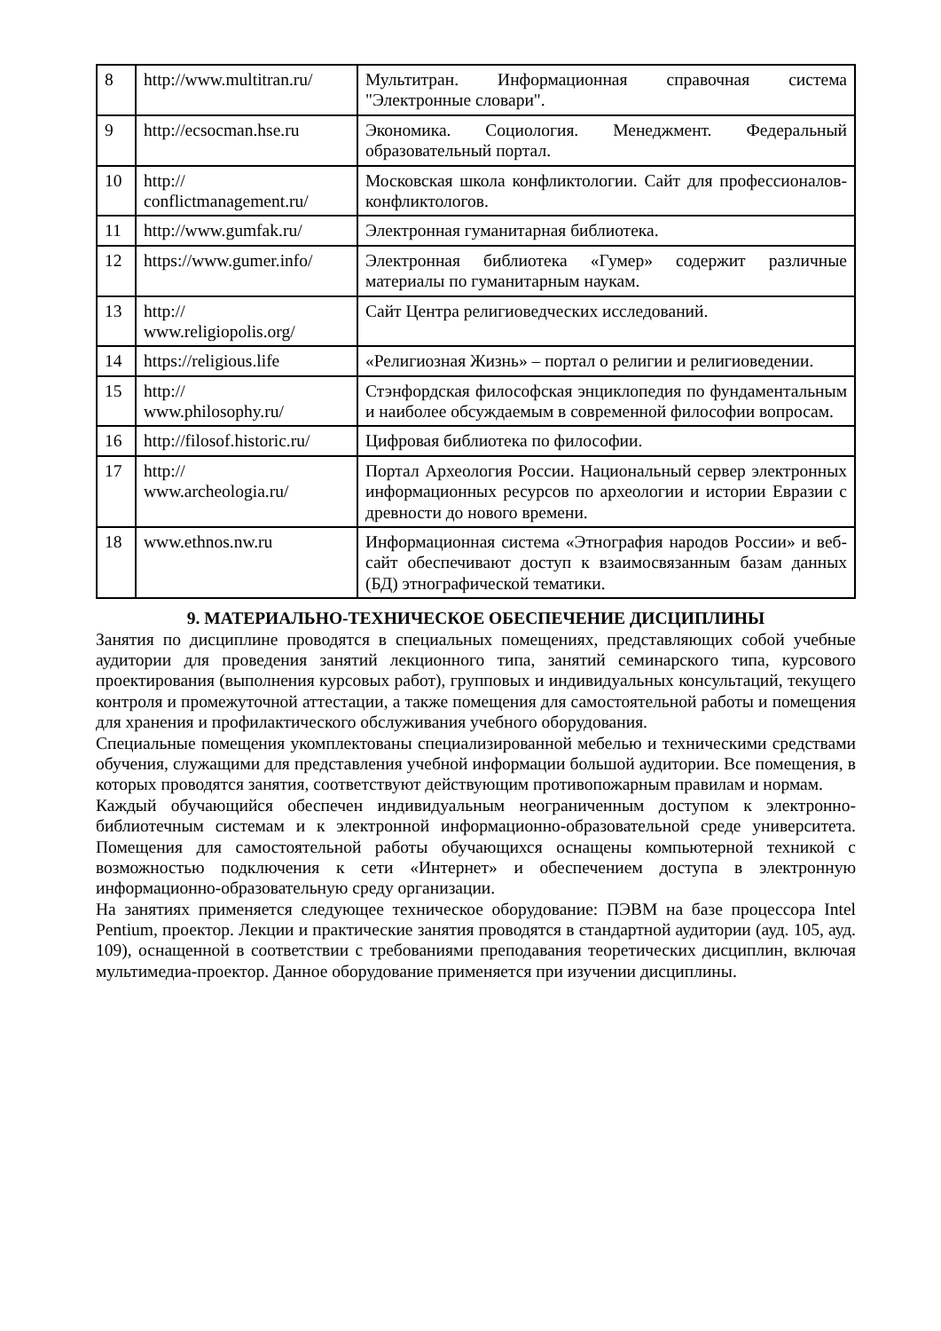| 8 | http://www.multitran.ru/ | Мультитран. Информационная справочная система "Электронные словари". |
| 9 | http://ecsocman.hse.ru | Экономика. Социология. Менеджмент. Федеральный образовательный портал. |
| 10 | http:// conflictmanagement.ru/ | Московская школа конфликтологии. Сайт для профессионалов-конфликтологов. |
| 11 | http://www.gumfak.ru/ | Электронная гуманитарная библиотека. |
| 12 | https://www.gumer.info/ | Электронная библиотека «Гумер» содержит различные материалы по гуманитарным наукам. |
| 13 | http:// www.religiopolis.org/ | Сайт Центра религиоведческих исследований. |
| 14 | https://religious.life | «Религиозная Жизнь» – портал о религии и религиоведении. |
| 15 | http:// www.philosophy.ru/ | Стэнфордская философская энциклопедия по фундаментальным и наиболее обсуждаемым в современной философии вопросам. |
| 16 | http://filosof.historic.ru/ | Цифровая библиотека по философии. |
| 17 | http:// www.archeologia.ru/ | Портал Археология России. Национальный сервер электронных информационных ресурсов по археологии и истории Евразии с древности до нового времени. |
| 18 | www.ethnos.nw.ru | Информационная система «Этнография народов России» и веб- сайт обеспечивают доступ к взаимосвязанным базам данных (БД) этнографической тематики. |
9. МАТЕРИАЛЬНО-ТЕХНИЧЕСКОЕ ОБЕСПЕЧЕНИЕ ДИСЦИПЛИНЫ
Занятия по дисциплине проводятся в специальных помещениях, представляющих собой учебные аудитории для проведения занятий лекционного типа, занятий семинарского типа, курсового проектирования (выполнения курсовых работ), групповых и индивидуальных консультаций, текущего контроля и промежуточной аттестации, а также помещения для самостоятельной работы и помещения для хранения и профилактического обслуживания учебного оборудования.
Специальные помещения укомплектованы специализированной мебелью и техническими средствами обучения, служащими для представления учебной информации большой аудитории. Все помещения, в которых проводятся занятия, соответствуют действующим противопожарным правилам и нормам.
Каждый обучающийся обеспечен индивидуальным неограниченным доступом к электронно- библиотечным системам и к электронной информационно-образовательной среде университета. Помещения для самостоятельной работы обучающихся оснащены компьютерной техникой с возможностью подключения к сети «Интернет» и обеспечением доступа в электронную информационно-образовательную среду организации.
На занятиях применяется следующее техническое оборудование: ПЭВМ на базе процессора Intel Pentium, проектор. Лекции и практические занятия проводятся в стандартной аудитории (ауд. 105, ауд. 109), оснащенной в соответствии с требованиями преподавания теоретических дисциплин, включая мультимедиа-проектор. Данное оборудование применяется при изучении дисциплины.